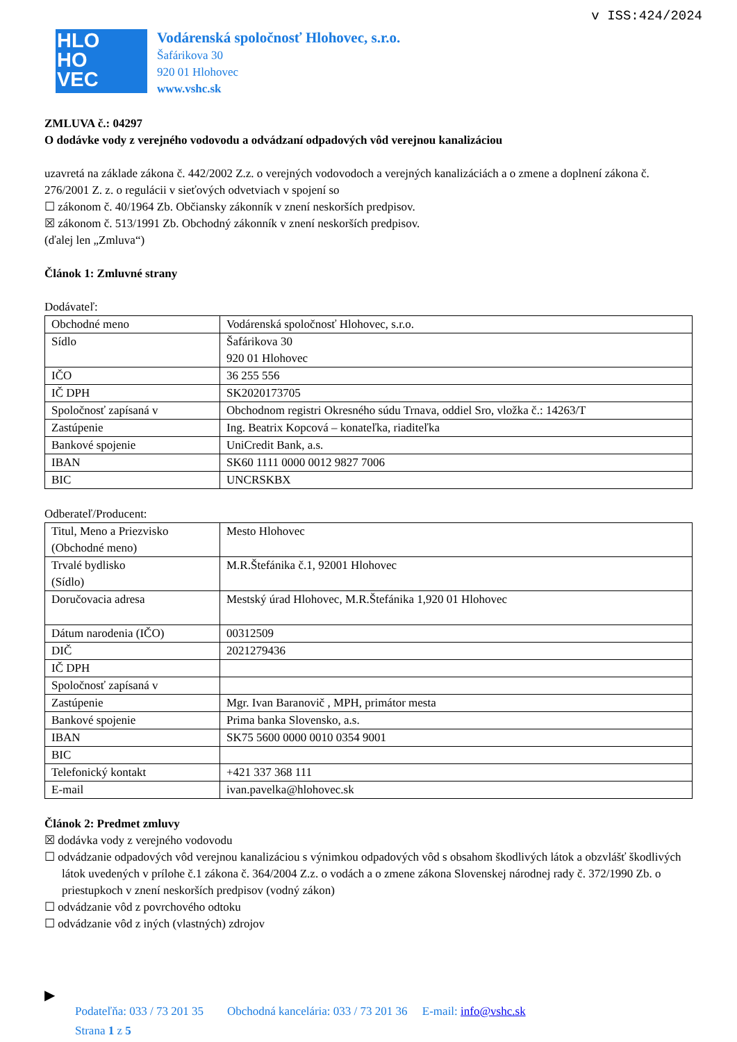v ISS:424/2024
HLO
HO
VEC
Vodárenská spoločnosť Hlohovec, s.r.o.
Šafárikova 30
920 01 Hlohovec
www.vshc.sk
ZMLUVA č.: 04297
O dodávke vody z verejného vodovodu a odvádzaní odpadových vôd verejnou kanalizáciou
uzavretá na základe zákona č. 442/2002 Z.z. o verejných vodovodoch a verejných kanalizáciách a o zmene a doplnení zákona č. 276/2001 Z. z. o regulácii v sieťových odvetviach v spojení so
☐ zákonom č. 40/1964 Zb. Občiansky zákonník v znení neskorších predpisov.
☒ zákonom č. 513/1991 Zb. Obchodný zákonník v znení neskorších predpisov.
(ďalej len „Zmluva“)
Článok 1: Zmluvné strany
Dodávateľ:
| Obchodné meno | Vodárenská spoločnosť Hlohovec, s.r.o. |
| Sídlo | Šafárikova 30 920 01 Hlohovec |
| IČO | 36 255 556 |
| IČ DPH | SK2020173705 |
| Spoločnosť zapísaná v | Obchodnom registri Okresného súdu Trnava, oddiel Sro, vložka č.: 14263/T |
| Zastúpenie | Ing. Beatrix Kopcová – konateľka, riaditeľka |
| Bankové spojenie | UniCredit Bank, a.s. |
| IBAN | SK60 1111 0000 0012 9827 7006 |
| BIC | UNCRSKBX |
Odberateľ/Producent:
| Titul, Meno a Priezvisko (Obchodné meno) | Mesto Hlohovec |
| Trvalé bydlisko (Sídlo) | M.R.Štefánika č.1, 92001 Hlohovec |
| Doručovacia adresa | Mestský úrad Hlohovec, M.R.Štefánika 1,920 01 Hlohovec |
| Dátum narodenia (IČO) | 00312509 |
| DIČ | 2021279436 |
| IČ DPH | |
| Spoločnosť zapísaná v | |
| Zastúpenie | Mgr. Ivan Baranovič , MPH, primátor mesta |
| Bankové spojenie | Prima banka Slovensko, a.s. |
| IBAN | SK75 5600 0000 0010 0354 9001 |
| BIC | |
| Telefonický kontakt | +421 337 368 111 |
| E-mail | ivan.pavelka@hlohovec.sk |
Článok 2: Predmet zmluvy
☒ dodávka vody z verejného vodovodu
☐ odvádzanie odpadových vôd verejnou kanalizáciou s výnimkou odpadových vôd s obsahom škodlivých látok a obzvlášť škodlivých látok uvedených v prílohe č.1 zákona č. 364/2004 Z.z. o vodách a o zmene zákona Slovenskej národnej rady č. 372/1990 Zb. o priestupkoch v znení neskorších predpisov (vodný zákon)
☐ odvádzanie vôd z povrchového odtoku
☐ odvádzanie vôd z iných (vlastných) zdrojov
▶
Podateľňa: 033 / 73 201 35 Obchodná kancelária: 033 / 73 201 36 E-mail: info@vshc.sk
Strana 1 z 5